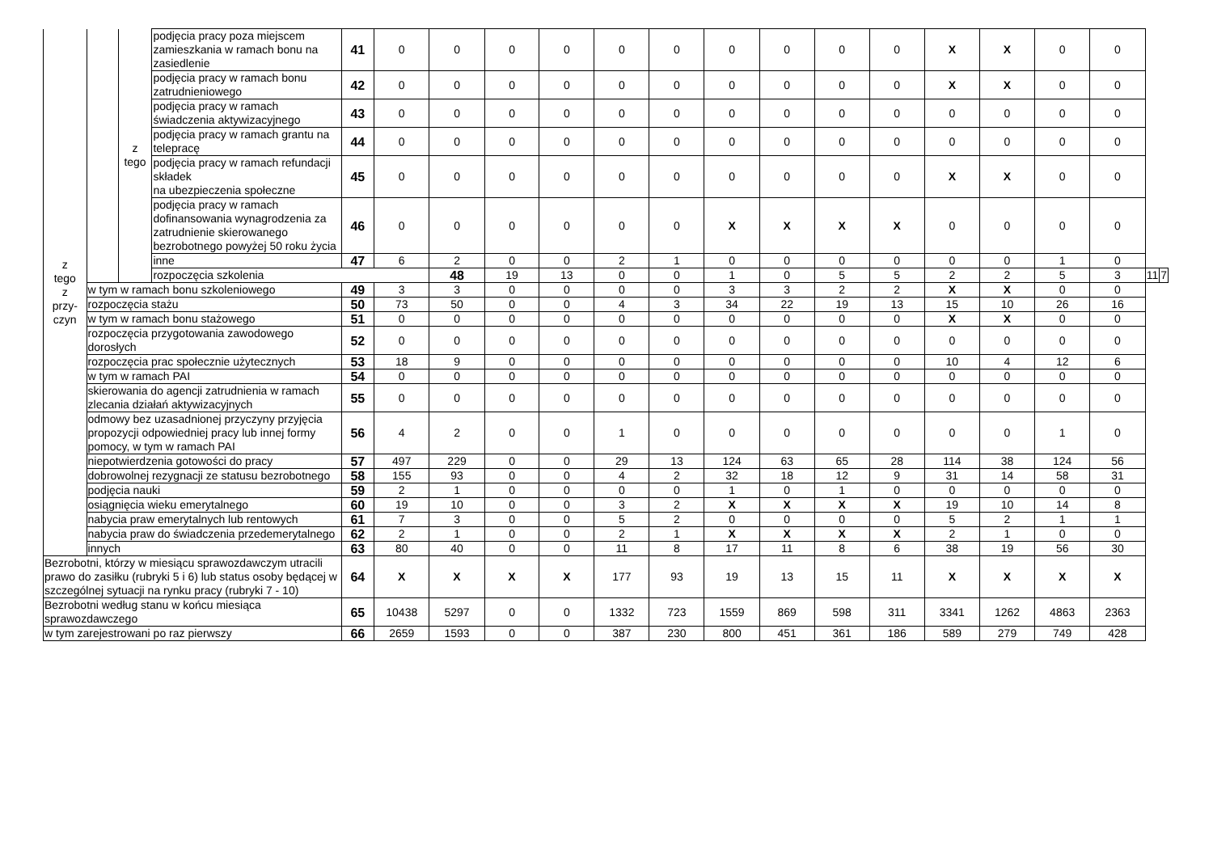| z tego z przy- czyn | | z tego | podjęcia pracy poza miejscem zamieszkania w ramach bonu na zasiedlenie | 41 | 0 | 0 | 0 | 0 | 0 | 0 | 0 | 0 | 0 | 0 | X | X | 0 | 0 | | |
| | | | podjęcia pracy w ramach bonu zatrudnieniowego | 42 | 0 | 0 | 0 | 0 | 0 | 0 | 0 | 0 | 0 | 0 | X | X | 0 | 0 | | |
| | | | podjęcia pracy w ramach świadczenia aktywizacyjnego | 43 | 0 | 0 | 0 | 0 | 0 | 0 | 0 | 0 | 0 | 0 | 0 | 0 | 0 | 0 | | |
| | | | podjęcia pracy w ramach grantu na telepracę | 44 | 0 | 0 | 0 | 0 | 0 | 0 | 0 | 0 | 0 | 0 | 0 | 0 | 0 | 0 | | |
| | | | podjęcia pracy w ramach refundacji składek na ubezpieczenia społeczne | 45 | 0 | 0 | 0 | 0 | 0 | 0 | 0 | 0 | 0 | 0 | X | X | 0 | 0 | | |
| | | | podjęcia pracy w ramach dofinansowania wynagrodzenia za zatrudnienie skierowanego bezrobotnego powyżej 50 roku życia | 46 | 0 | 0 | 0 | 0 | 0 | 0 | X | X | X | X | 0 | 0 | 0 | 0 | | |
| | | | inne | 47 | 6 | 2 | 0 | 0 | 2 | 1 | 0 | 0 | 0 | 0 | 0 | 0 | 1 | 0 | | |
| | | | rozpoczęcia szkolenia | | | 48 | 19 | 13 | 0 | 0 | 1 | 0 | 5 | 5 | 2 | 2 | 5 | 3 | 11 | 7 |
| | w tym w ramach bonu szkoleniowego | | | 49 | 3 | 3 | 0 | 0 | 0 | 0 | 3 | 3 | 2 | 2 | X | X | 0 | 0 | | |
| | rozpoczęcia stażu | | | 50 | 73 | 50 | 0 | 0 | 4 | 3 | 34 | 22 | 19 | 13 | 15 | 10 | 26 | 16 | | |
| | w tym w ramach bonu stażowego | | | 51 | 0 | 0 | 0 | 0 | 0 | 0 | 0 | 0 | 0 | 0 | X | X | 0 | 0 | | |
| | rozpoczęcia przygotowania zawodowego dorosłych | | | 52 | 0 | 0 | 0 | 0 | 0 | 0 | 0 | 0 | 0 | 0 | 0 | 0 | 0 | 0 | | |
| | rozpoczęcia prac społecznie użytecznych | | | 53 | 18 | 9 | 0 | 0 | 0 | 0 | 0 | 0 | 0 | 0 | 10 | 4 | 12 | 6 | | |
| | w tym w ramach PAI | | | 54 | 0 | 0 | 0 | 0 | 0 | 0 | 0 | 0 | 0 | 0 | 0 | 0 | 0 | 0 | | |
| | skierowania do agencji zatrudnienia w ramach zlecania działań aktywizacyjnych | | | 55 | 0 | 0 | 0 | 0 | 0 | 0 | 0 | 0 | 0 | 0 | 0 | 0 | 0 | 0 | | |
| | odmowy bez uzasadnionej przyczyny przyjęcia propozycji odpowiedniej pracy lub innej formy pomocy, w tym w ramach PAI | | | 56 | 4 | 2 | 0 | 0 | 1 | 0 | 0 | 0 | 0 | 0 | 0 | 0 | 1 | 0 | | |
| | niepotwierdzenia gotowości do pracy | | | 57 | 497 | 229 | 0 | 0 | 29 | 13 | 124 | 63 | 65 | 28 | 114 | 38 | 124 | 56 | | |
| | dobrowolnej rezygnacji ze statusu bezrobotnego | | | 58 | 155 | 93 | 0 | 0 | 4 | 2 | 32 | 18 | 12 | 9 | 31 | 14 | 58 | 31 | | |
| | podjęcia nauki | | | 59 | 2 | 1 | 0 | 0 | 0 | 0 | 1 | 0 | 1 | 0 | 0 | 0 | 0 | 0 | | |
| | osiągnięcia wieku emerytalnego | | | 60 | 19 | 10 | 0 | 0 | 3 | 2 | X | X | X | X | 19 | 10 | 14 | 8 | | |
| | nabycia praw emerytalnych lub rentowych | | | 61 | 7 | 3 | 0 | 0 | 5 | 2 | 0 | 0 | 0 | 0 | 5 | 2 | 1 | 1 | | |
| | nabycia praw do świadczenia przedemerytalnego | | | 62 | 2 | 1 | 0 | 0 | 2 | 1 | X | X | X | X | 2 | 1 | 0 | 0 | | |
| | innych | | | 63 | 80 | 40 | 0 | 0 | 11 | 8 | 17 | 11 | 8 | 6 | 38 | 19 | 56 | 30 | | |
| Bezrobotni, którzy w miesiącu sprawozdawczym utracili prawo do zasiłku (rubryki 5 i 6) lub status osoby będącej w szczególnej sytuacji na rynku pracy (rubryki 7 - 10) | | | | 64 | X | X | X | X | 177 | 93 | 19 | 13 | 15 | 11 | X | X | X | X | | |
| Bezrobotni według stanu w końcu miesiąca sprawozdawczego | | | | 65 | 10438 | 5297 | 0 | 0 | 1332 | 723 | 1559 | 869 | 598 | 311 | 3341 | 1262 | 4863 | 2363 | | |
| w tym zarejestrowani po raz pierwszy | | | | 66 | 2659 | 1593 | 0 | 0 | 387 | 230 | 800 | 451 | 361 | 186 | 589 | 279 | 749 | 428 | | |